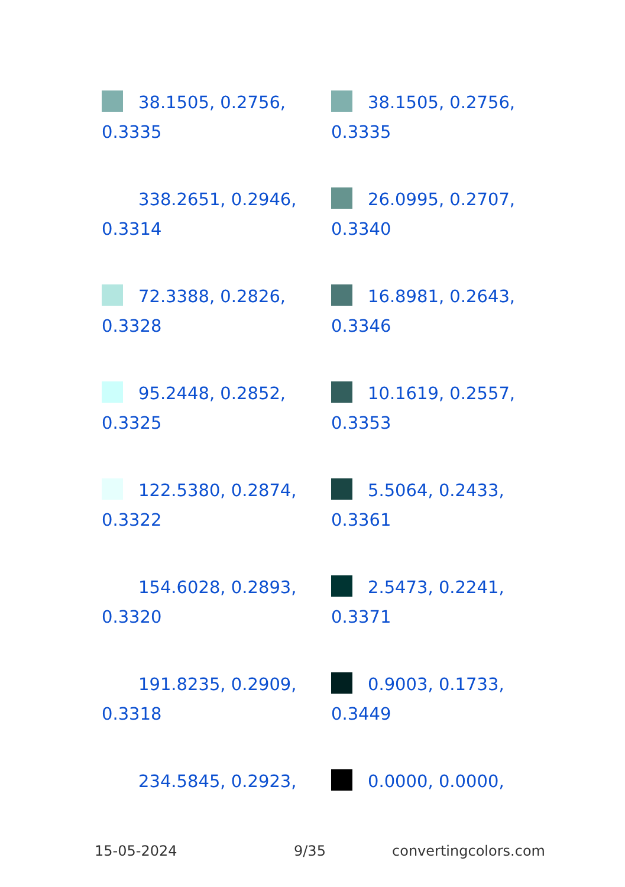38.1505, 0.2756, 0.3335
38.1505, 0.2756, 0.3335
338.2651, 0.2946, 0.3314
26.0995, 0.2707, 0.3340
72.3388, 0.2826, 0.3328
16.8981, 0.2643, 0.3346
95.2448, 0.2852, 0.3325
10.1619, 0.2557, 0.3353
122.5380, 0.2874, 0.3322
5.5064, 0.2433, 0.3361
154.6028, 0.2893, 0.3320
2.5473, 0.2241, 0.3371
191.8235, 0.2909, 0.3318
0.9003, 0.1733, 0.3449
234.5845, 0.2923,
0.0000, 0.0000,
15-05-2024 9/35 convertingcolors.com